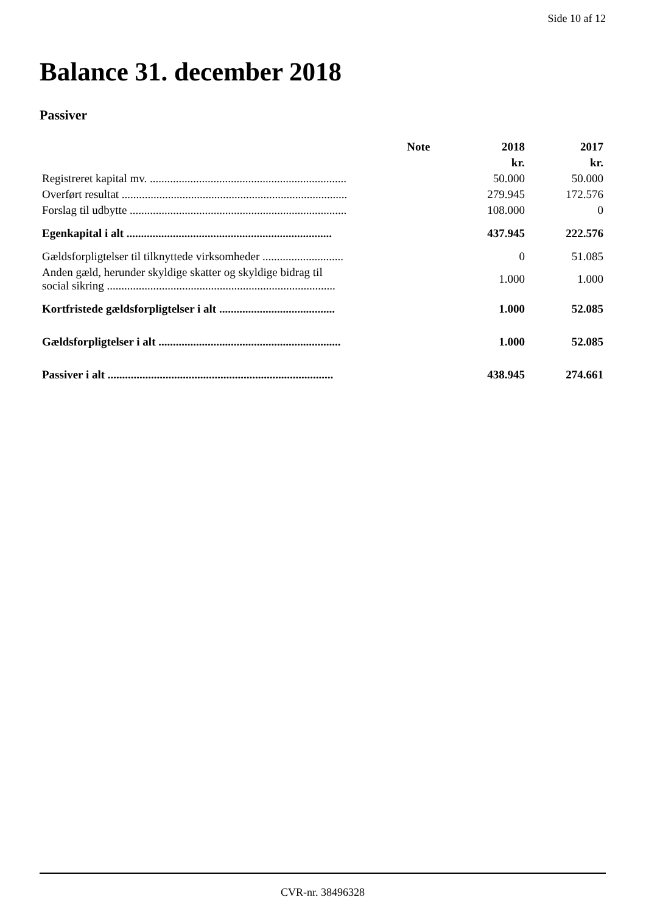Side 10 af 12
Balance 31. december 2018
Passiver
| | Note | 2018 | 2017 |
| --- | --- | --- | --- |
| | | kr. | kr. |
| Registreret kapital mv. .................................................................... | | 50.000 | 50.000 |
| Overført resultat .............................................................................. | | 279.945 | 172.576 |
| Forslag til udbytte ........................................................................... | | 108.000 | 0 |
| Egenkapital i alt ....................................................................... | | 437.945 | 222.576 |
| Gældsforpligtelser til tilknyttede virksomheder ............................ | | 0 | 51.085 |
| Anden gæld, herunder skyldige skatter og skyldige bidrag til social sikring ............................................................................... | | 1.000 | 1.000 |
| Kortfristede gældsforpligtelser i alt ........................................ | | 1.000 | 52.085 |
| Gældsforpligtelser i alt ............................................................... | | 1.000 | 52.085 |
| Passiver i alt .............................................................................. | | 438.945 | 274.661 |
CVR-nr. 38496328